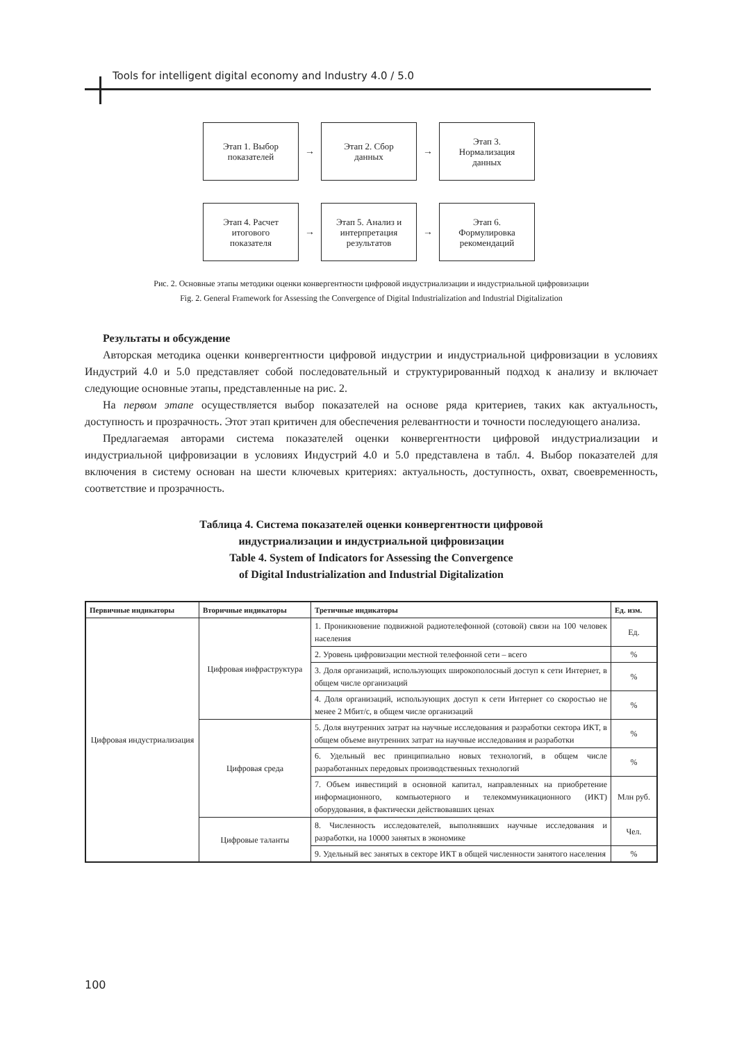Tools for intelligent digital economy and Industry 4.0 / 5.0
Этап 1. Выбор
показателей
→
Этап 2. Сбор
данных
→
Этап 3.
Нормализация
данных
Этап 4. Расчет
итогового
показателя
→
Этап 5. Анализ и
интерпретация
результатов
→
Этап 6.
Формулировка
рекомендаций
Рис. 2. Основные этапы методики оценки конвергентности цифровой индустриализации и индустриальной цифровизации
Fig. 2. General Framework for Assessing the Convergence of Digital Industrialization and Industrial Digitalization
Результаты и обсуждение
Авторская методика оценки конвергентности цифровой индустрии и индустриальной цифровизации в условиях Индустрий 4.0 и 5.0 представляет собой последовательный и структурированный подход к анализу и включает следующие основные этапы, представленные на рис. 2.
На первом этапе осуществляется выбор показателей на основе ряда критериев, таких как актуальность, доступность и прозрачность. Этот этап критичен для обеспечения релевантности и точности последующего анализа.
Предлагаемая авторами система показателей оценки конвергентности цифровой индустриализации и индустриальной цифровизации в условиях Индустрий 4.0 и 5.0 представлена в табл. 4. Выбор показателей для включения в систему основан на шести ключевых критериях: актуальность, доступность, охват, своевременность, соответствие и прозрачность.
Таблица 4. Система показателей оценки конвергентности цифровой
индустриализации и индустриальной цифровизации
Table 4. System of Indicators for Assessing the Convergence
of Digital Industrialization and Industrial Digitalization
| Первичные индикаторы | Вторичные индикаторы | Третичные индикаторы | Ед. изм. |
| --- | --- | --- | --- |
| Цифровая индустриализация | Цифровая инфраструктура | 1. Проникновение подвижной радиотелефонной (сотовой) связи на 100 человек населения | Ед. |
| | | 2. Уровень цифровизации местной телефонной сети – всего | % |
| | | 3. Доля организаций, использующих широкополосный доступ к сети Интернет, в общем числе организаций | % |
| | | 4. Доля организаций, использующих доступ к сети Интернет со скоростью не менее 2 Мбит/с, в общем числе организаций | % |
| | Цифровая среда | 5. Доля внутренних затрат на научные исследования и разработки сектора ИКТ, в общем объеме внутренних затрат на научные исследования и разработки | % |
| | | 6. Удельный вес принципиально новых технологий, в общем числе разработанных передовых производственных технологий | % |
| | | 7. Объем инвестиций в основной капитал, направленных на приобретение информационного, компьютерного и телекоммуникационного (ИКТ) оборудования, в фактически действовавших ценах | Млн руб. |
| | Цифровые таланты | 8. Численность исследователей, выполнявших научные исследования и разработки, на 10000 занятых в экономике | Чел. |
| | | 9. Удельный вес занятых в секторе ИКТ в общей численности занятого населения | % |
100